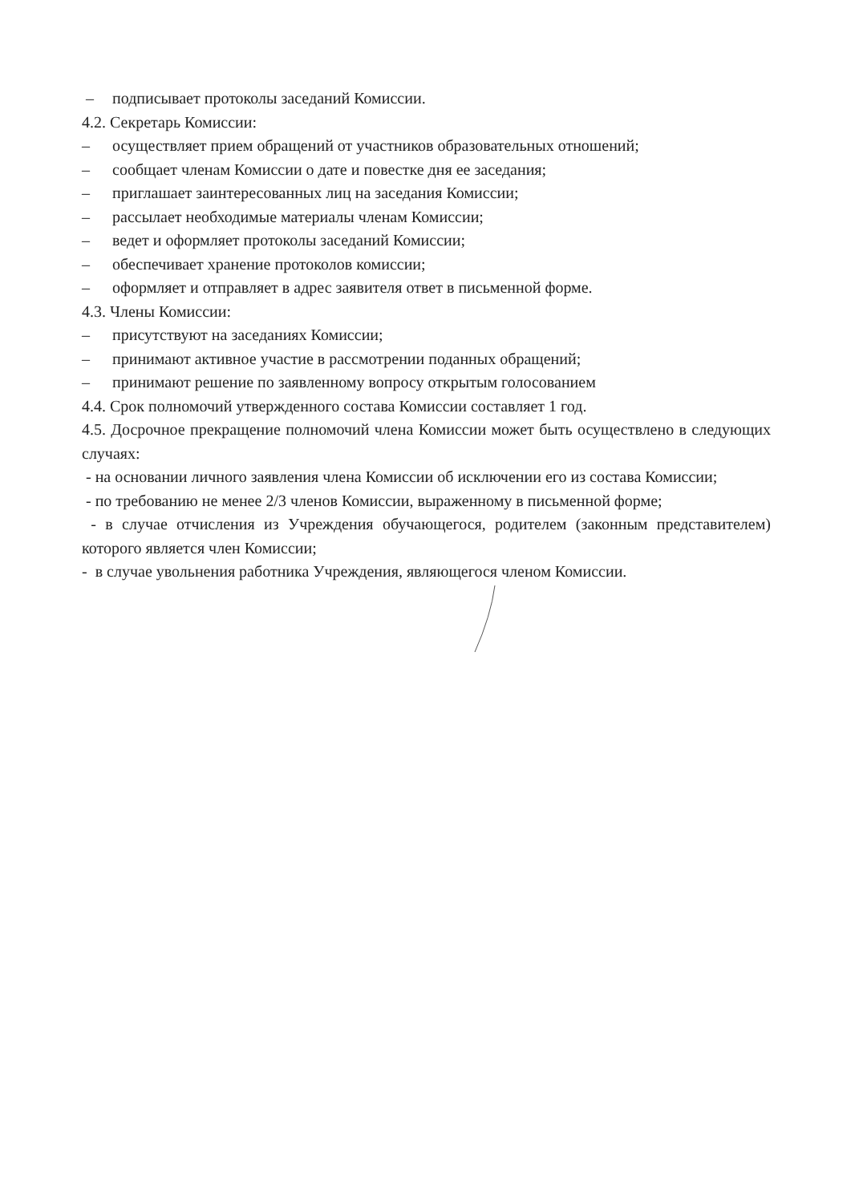– подписывает протоколы заседаний Комиссии.
4.2. Секретарь Комиссии:
– осуществляет прием обращений от участников образовательных отношений;
– сообщает членам Комиссии о дате и повестке дня ее заседания;
– приглашает заинтересованных лиц на заседания Комиссии;
– рассылает необходимые материалы членам Комиссии;
– ведет и оформляет протоколы заседаний Комиссии;
– обеспечивает хранение протоколов комиссии;
– оформляет и отправляет в адрес заявителя ответ в письменной форме.
4.3. Члены Комиссии:
– присутствуют на заседаниях Комиссии;
– принимают активное участие в рассмотрении поданных обращений;
– принимают решение по заявленному вопросу открытым голосованием
4.4. Срок полномочий утвержденного состава Комиссии составляет 1 год.
4.5. Досрочное прекращение полномочий члена Комиссии может быть осуществлено в следующих случаях:
- на основании личного заявления члена Комиссии об исключении его из состава Комиссии;
- по требованию не менее 2/3 членов Комиссии, выраженному в письменной форме;
- в случае отчисления из Учреждения обучающегося, родителем (законным представителем) которого является член Комиссии;
- в случае увольнения работника Учреждения, являющегося членом Комиссии.